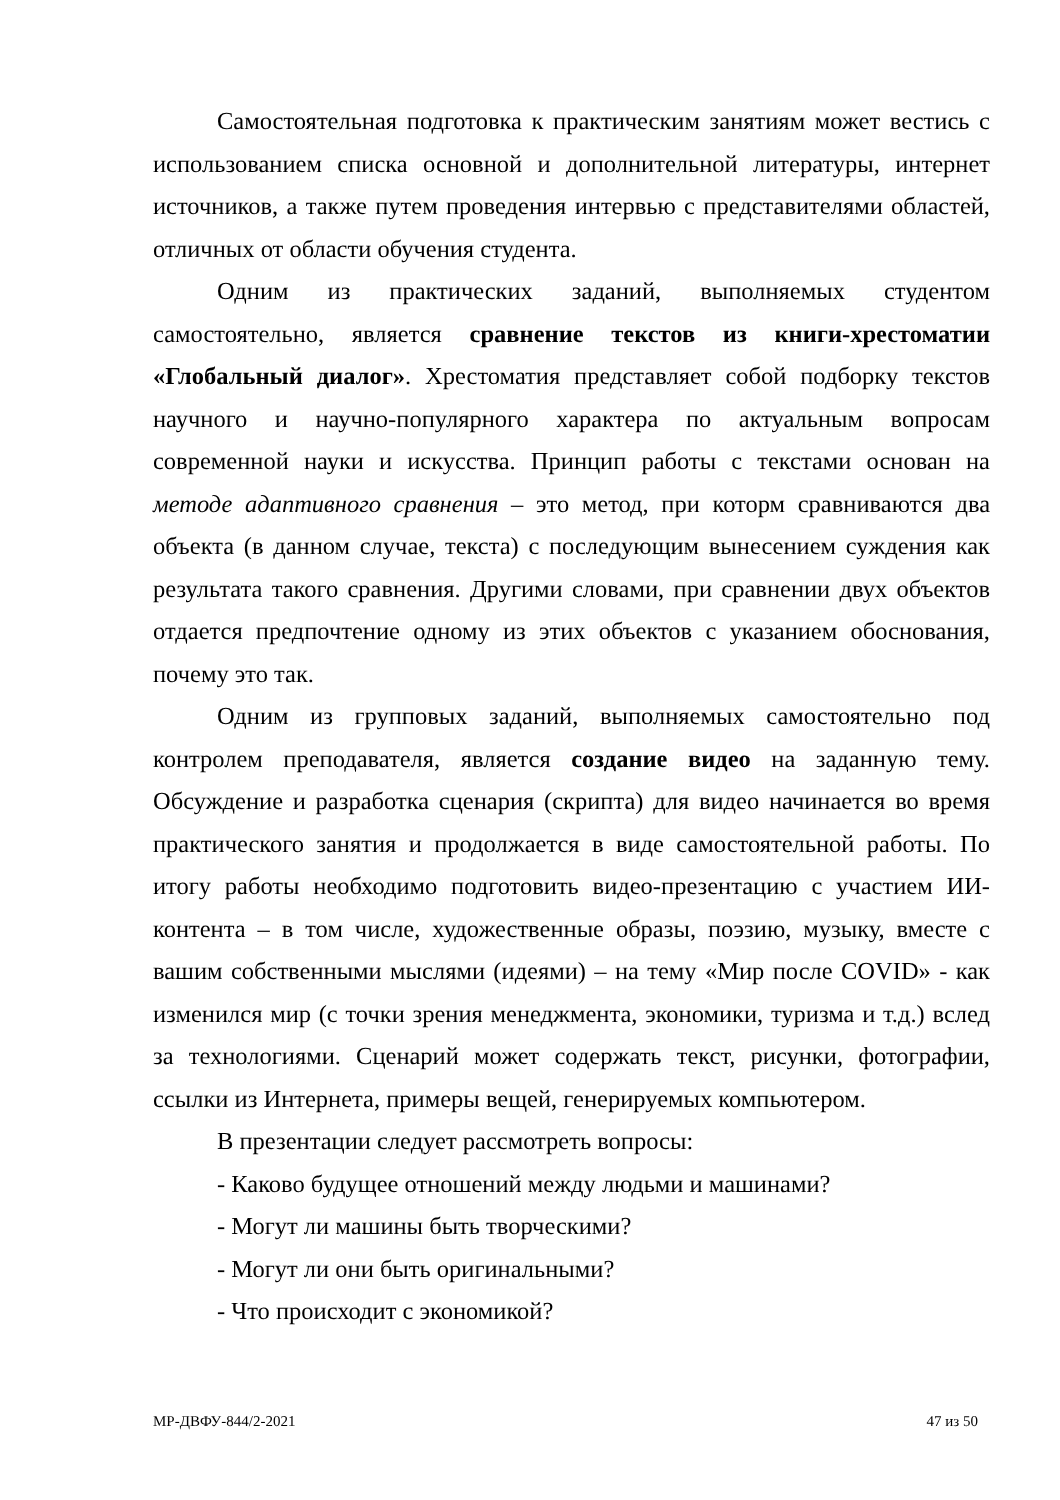Самостоятельная подготовка к практическим занятиям может вестись с использованием списка основной и дополнительной литературы, интернет источников, а также путем проведения интервью с представителями областей, отличных от области обучения студента.
Одним из практических заданий, выполняемых студентом самостоятельно, является сравнение текстов из книги-хрестоматии «Глобальный диалог». Хрестоматия представляет собой подборку текстов научного и научно-популярного характера по актуальным вопросам современной науки и искусства. Принцип работы с текстами основан на методе адаптивного сравнения – это метод, при которм сравниваются два объекта (в данном случае, текста) с последующим вынесением суждения как результата такого сравнения. Другими словами, при сравнении двух объектов отдается предпочтение одному из этих объектов с указанием обоснования, почему это так.
Одним из групповых заданий, выполняемых самостоятельно под контролем преподавателя, является создание видео на заданную тему. Обсуждение и разработка сценария (скрипта) для видео начинается во время практического занятия и продолжается в виде самостоятельной работы. По итогу работы необходимо подготовить видео-презентацию с участием ИИ-контента – в том числе, художественные образы, поэзию, музыку, вместе с вашим собственными мыслями (идеями) – на тему «Мир после COVID» - как изменился мир (с точки зрения менеджмента, экономики, туризма и т.д.) вслед за технологиями. Сценарий может содержать текст, рисунки, фотографии, ссылки из Интернета, примеры вещей, генерируемых компьютером.
В презентации следует рассмотреть вопросы:
- Каково будущее отношений между людьми и машинами?
- Могут ли машины быть творческими?
- Могут ли они быть оригинальными?
- Что происходит с экономикой?
МР-ДВФУ-844/2-2021 47 из 50